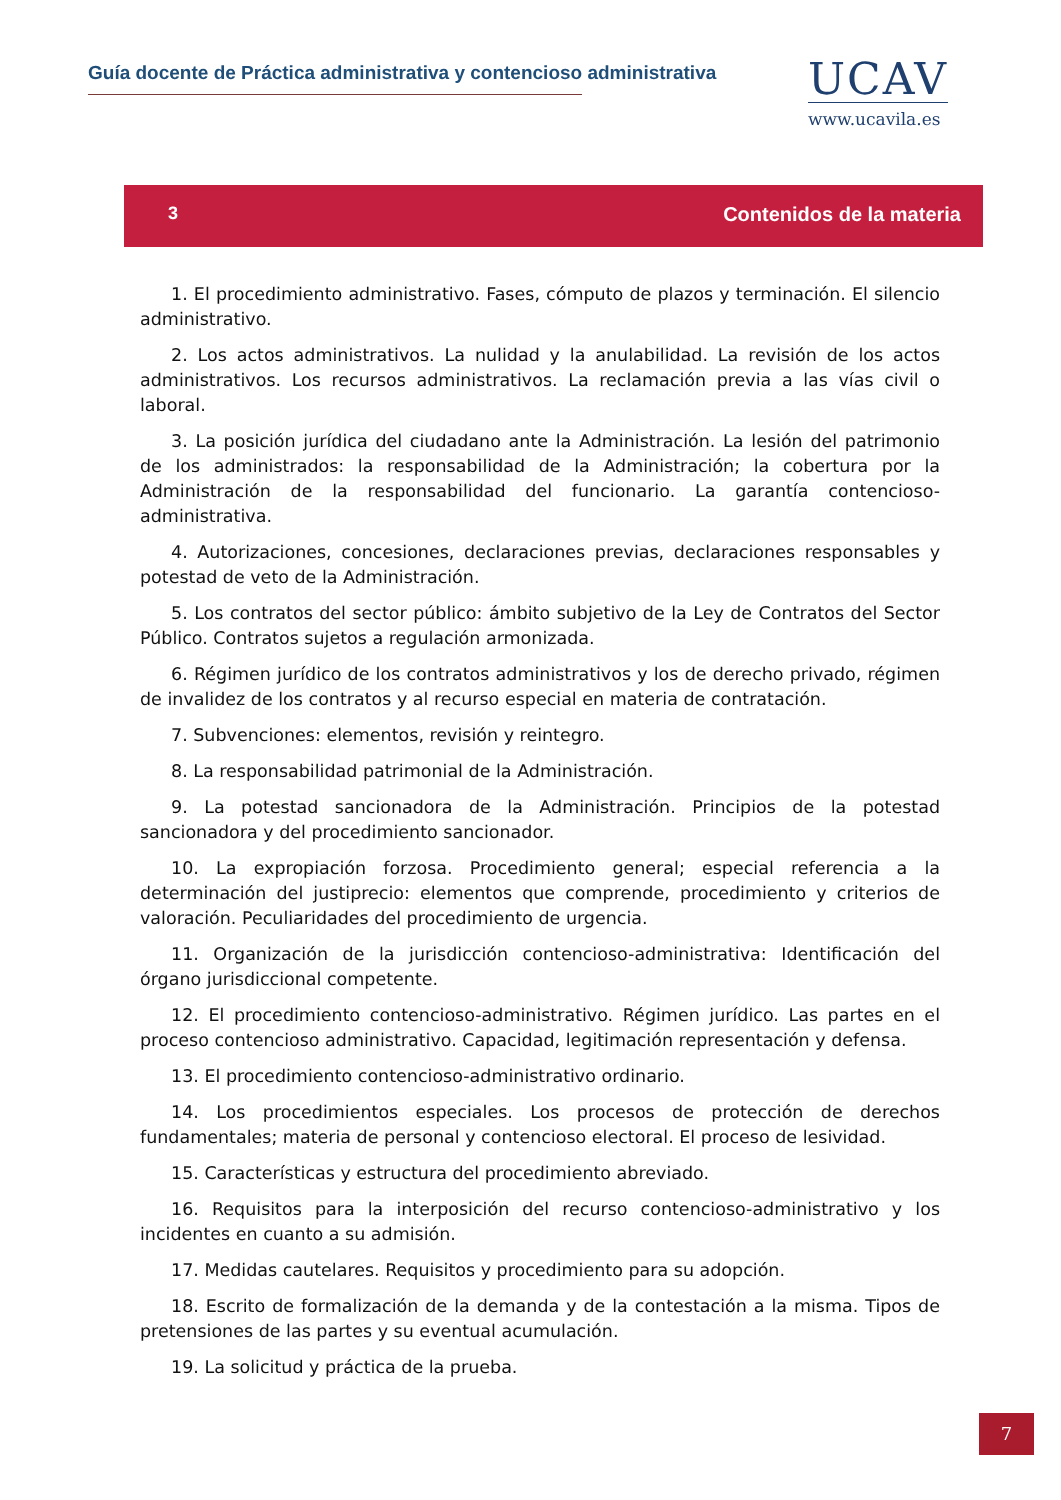Guía docente de Práctica administrativa y contencioso administrativa
UCAV
www.ucavila.es
3 Contenidos de la materia
1. El procedimiento administrativo. Fases, cómputo de plazos y terminación. El silencio administrativo.
2. Los actos administrativos. La nulidad y la anulabilidad. La revisión de los actos administrativos. Los recursos administrativos. La reclamación previa a las vías civil o laboral.
3. La posición jurídica del ciudadano ante la Administración. La lesión del patrimonio de los administrados: la responsabilidad de la Administración; la cobertura por la Administración de la responsabilidad del funcionario. La garantía contencioso-administrativa.
4. Autorizaciones, concesiones, declaraciones previas, declaraciones responsables y potestad de veto de la Administración.
5. Los contratos del sector público: ámbito subjetivo de la Ley de Contratos del Sector Público. Contratos sujetos a regulación armonizada.
6. Régimen jurídico de los contratos administrativos y los de derecho privado, régimen de invalidez de los contratos y al recurso especial en materia de contratación.
7. Subvenciones: elementos, revisión y reintegro.
8. La responsabilidad patrimonial de la Administración.
9. La potestad sancionadora de la Administración. Principios de la potestad sancionadora y del procedimiento sancionador.
10. La expropiación forzosa. Procedimiento general; especial referencia a la determinación del justiprecio: elementos que comprende, procedimiento y criterios de valoración. Peculiaridades del procedimiento de urgencia.
11. Organización de la jurisdicción contencioso-administrativa: Identificación del órgano jurisdiccional competente.
12. El procedimiento contencioso-administrativo. Régimen jurídico. Las partes en el proceso contencioso administrativo. Capacidad, legitimación representación y defensa.
13. El procedimiento contencioso-administrativo ordinario.
14. Los procedimientos especiales. Los procesos de protección de derechos fundamentales; materia de personal y contencioso electoral. El proceso de lesividad.
15. Características y estructura del procedimiento abreviado.
16. Requisitos para la interposición del recurso contencioso-administrativo y los incidentes en cuanto a su admisión.
17. Medidas cautelares. Requisitos y procedimiento para su adopción.
18. Escrito de formalización de la demanda y de la contestación a la misma. Tipos de pretensiones de las partes y su eventual acumulación.
19. La solicitud y práctica de la prueba.
7